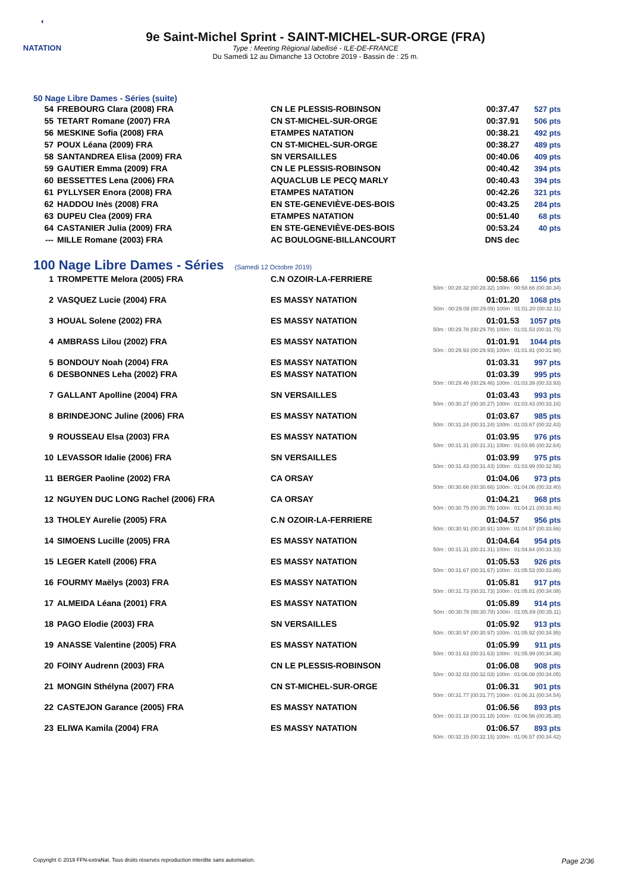◖
NATATION
9e Saint-Michel Sprint - SAINT-MICHEL-SUR-ORGE (FRA)
Type : Meeting Régional labellisé - ILE-DE-FRANCE
Du Samedi 12 au Dimanche 13 Octobre 2019 - Bassin de : 25 m.
50 Nage Libre Dames - Séries (suite)
| 54 | FREBOURG Clara (2008) FRA | CN LE PLESSIS-ROBINSON | 00:37.47 | 527 pts |
| 55 | TETART Romane (2007) FRA | CN ST-MICHEL-SUR-ORGE | 00:37.91 | 506 pts |
| 56 | MESKINE Sofia (2008) FRA | ETAMPES NATATION | 00:38.21 | 492 pts |
| 57 | POUX Léana (2009) FRA | CN ST-MICHEL-SUR-ORGE | 00:38.27 | 489 pts |
| 58 | SANTANDREA Elisa (2009) FRA | SN VERSAILLES | 00:40.06 | 409 pts |
| 59 | GAUTIER Emma (2009) FRA | CN LE PLESSIS-ROBINSON | 00:40.42 | 394 pts |
| 60 | BESSETTES Lena (2006) FRA | AQUACLUB LE PECQ MARLY | 00:40.43 | 394 pts |
| 61 | PYLLYSER Enora (2008) FRA | ETAMPES NATATION | 00:42.26 | 321 pts |
| 62 | HADDOU Inès (2008) FRA | EN STE-GENEVIÈVE-DES-BOIS | 00:43.25 | 284 pts |
| 63 | DUPEU Clea (2009) FRA | ETAMPES NATATION | 00:51.40 | 68 pts |
| 64 | CASTANIER Julia (2009) FRA | EN STE-GENEVIÈVE-DES-BOIS | 00:53.24 | 40 pts |
| --- | MILLE Romane (2003) FRA | AC BOULOGNE-BILLANCOURT | DNS dec | |
100 Nage Libre Dames - Séries (Samedi 12 Octobre 2019)
| 1 | TROMPETTE Melora (2005) FRA | C.N OZOIR-LA-FERRIERE | 00:58.66 | 1156 pts |
| 50m : 00:28.32 (00:28.32) 100m : 00:58.66 (00:30.34) | | | | |
| 2 | VASQUEZ Lucie (2004) FRA | ES MASSY NATATION | 01:01.20 | 1068 pts |
| 50m : 00:29.09 (00:29.09) 100m : 01:01.20 (00:32.11) | | | | |
| 3 | HOUAL Solene (2002) FRA | ES MASSY NATATION | 01:01.53 | 1057 pts |
| 50m : 00:29.78 (00:29.78) 100m : 01:01.53 (00:31.75) | | | | |
| 4 | AMBRASS Lilou (2002) FRA | ES MASSY NATATION | 01:01.91 | 1044 pts |
| 50m : 00:29.93 (00:29.93) 100m : 01:01.91 (00:31.98) | | | | |
| 5 | BONDOUY Noah (2004) FRA | ES MASSY NATATION | 01:03.31 | 997 pts |
| 6 | DESBONNES Leha (2002) FRA | ES MASSY NATATION | 01:03.39 | 995 pts |
| 50m : 00:29.46 (00:29.46) 100m : 01:03.39 (00:33.93) | | | | |
| 7 | GALLANT Apolline (2004) FRA | SN VERSAILLES | 01:03.43 | 993 pts |
| 50m : 00:30.27 (00:30.27) 100m : 01:03.43 (00:33.16) | | | | |
| 8 | BRINDEJONC Juline (2006) FRA | ES MASSY NATATION | 01:03.67 | 985 pts |
| 50m : 00:31.24 (00:31.24) 100m : 01:03.67 (00:32.43) | | | | |
| 9 | ROUSSEAU Elsa (2003) FRA | ES MASSY NATATION | 01:03.95 | 976 pts |
| 50m : 00:31.31 (00:31.31) 100m : 01:03.95 (00:32.64) | | | | |
| 10 | LEVASSOR Idalie (2006) FRA | SN VERSAILLES | 01:03.99 | 975 pts |
| 50m : 00:31.43 (00:31.43) 100m : 01:03.99 (00:32.56) | | | | |
| 11 | BERGER Paoline (2002) FRA | CA ORSAY | 01:04.06 | 973 pts |
| 50m : 00:30.66 (00:30.66) 100m : 01:04.06 (00:33.40) | | | | |
| 12 | NGUYEN DUC LONG Rachel (2006) FRA | CA ORSAY | 01:04.21 | 968 pts |
| 50m : 00:30.75 (00:30.75) 100m : 01:04.21 (00:33.46) | | | | |
| 13 | THOLEY Aurelie (2005) FRA | C.N OZOIR-LA-FERRIERE | 01:04.57 | 956 pts |
| 50m : 00:30.91 (00:30.91) 100m : 01:04.57 (00:33.66) | | | | |
| 14 | SIMOENS Lucille (2005) FRA | ES MASSY NATATION | 01:04.64 | 954 pts |
| 50m : 00:31.31 (00:31.31) 100m : 01:04.64 (00:33.33) | | | | |
| 15 | LEGER Katell (2006) FRA | ES MASSY NATATION | 01:05.53 | 926 pts |
| 50m : 00:31.67 (00:31.67) 100m : 01:05.53 (00:33.86) | | | | |
| 16 | FOURMY Maëlys (2003) FRA | ES MASSY NATATION | 01:05.81 | 917 pts |
| 50m : 00:31.73 (00:31.73) 100m : 01:05.81 (00:34.08) | | | | |
| 17 | ALMEIDA Léana (2001) FRA | ES MASSY NATATION | 01:05.89 | 914 pts |
| 50m : 00:30.78 (00:30.78) 100m : 01:05.89 (00:35.11) | | | | |
| 18 | PAGO Elodie (2003) FRA | SN VERSAILLES | 01:05.92 | 913 pts |
| 50m : 00:30.97 (00:30.97) 100m : 01:05.92 (00:34.95) | | | | |
| 19 | ANASSE Valentine (2005) FRA | ES MASSY NATATION | 01:05.99 | 911 pts |
| 50m : 00:31.63 (00:31.63) 100m : 01:05.99 (00:34.36) | | | | |
| 20 | FOINY Audrenn (2003) FRA | CN LE PLESSIS-ROBINSON | 01:06.08 | 908 pts |
| 50m : 00:32.03 (00:32.03) 100m : 01:06.08 (00:34.05) | | | | |
| 21 | MONGIN Sthélyna (2007) FRA | CN ST-MICHEL-SUR-ORGE | 01:06.31 | 901 pts |
| 50m : 00:31.77 (00:31.77) 100m : 01:06.31 (00:34.54) | | | | |
| 22 | CASTEJON Garance (2005) FRA | ES MASSY NATATION | 01:06.56 | 893 pts |
| 50m : 00:31.18 (00:31.18) 100m : 01:06.56 (00:35.38) | | | | |
| 23 | ELIWA Kamila (2004) FRA | ES MASSY NATATION | 01:06.57 | 893 pts |
| 50m : 00:32.15 (00:32.15) 100m : 01:06.57 (00:34.42) | | | | |
Copyright © 2019 FFN-extraNat. Tous droits réservés reproduction interdite sans autorisation. Page 2/36